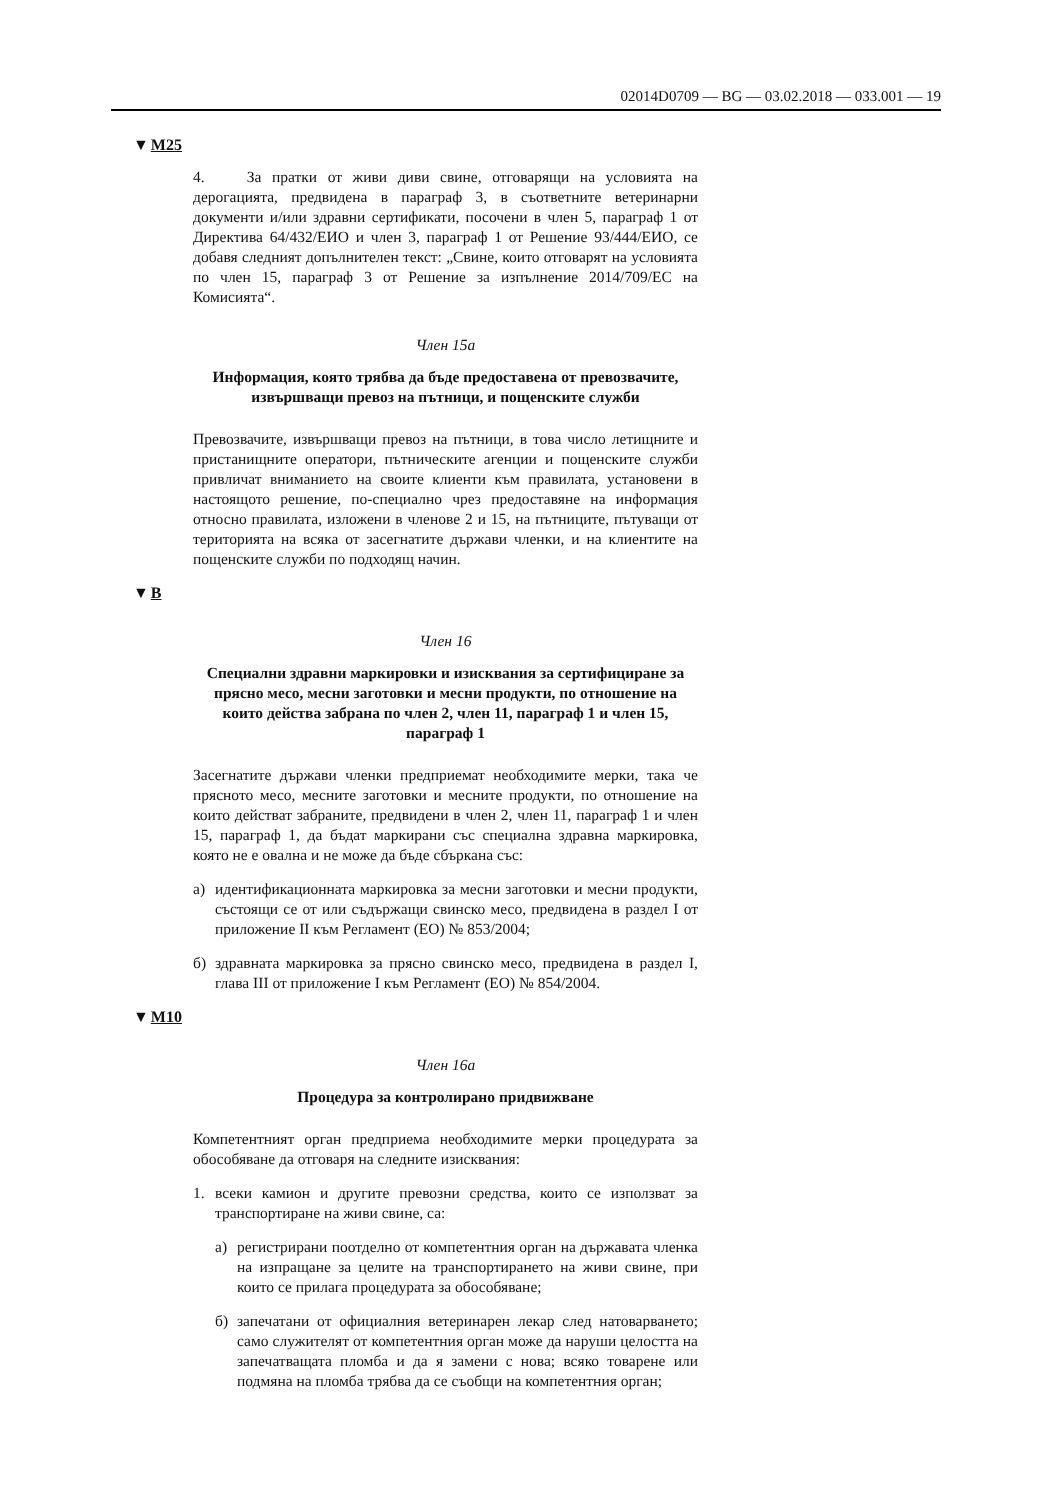02014D0709 — BG — 03.02.2018 — 033.001 — 19
▼M25
4. За пратки от живи диви свине, отговарящи на условията на дерогацията, предвидена в параграф 3, в съответните ветеринарни документи и/или здравни сертификати, посочени в член 5, параграф 1 от Директива 64/432/ЕИО и член 3, параграф 1 от Решение 93/444/ЕИО, се добавя следният допълнителен текст: „Свине, които отговарят на условията по член 15, параграф 3 от Решение за изпълнение 2014/709/ЕС на Комисията“.
Член 15а
Информация, която трябва да бъде предоставена от превозвачите, извършващи превоз на пътници, и пощенските служби
Превозвачите, извършващи превоз на пътници, в това число летищните и пристанищните оператори, пътническите агенции и пощенските служби привличат вниманието на своите клиенти към правилата, установени в настоящото решение, по-специално чрез предоставяне на информация относно правилата, изложени в членове 2 и 15, на пътниците, пътуващи от територията на всяка от засегнатите държави членки, и на клиентите на пощенските служби по подходящ начин.
▼B
Член 16
Специални здравни маркировки и изисквания за сертифициране за прясно месо, месни заготовки и месни продукти, по отношение на които действа забрана по член 2, член 11, параграф 1 и член 15, параграф 1
Засегнатите държави членки предприемат необходимите мерки, така че прясното месо, месните заготовки и месните продукти, по отношение на които действат забраните, предвидени в член 2, член 11, параграф 1 и член 15, параграф 1, да бъдат маркирани със специална здравна маркировка, която не е овална и не може да бъде сбъркана със:
а) идентификационната маркировка за месни заготовки и месни продукти, състоящи се от или съдържащи свинско месо, предвидена в раздел I от приложение II към Регламент (ЕО) № 853/2004;
б) здравната маркировка за прясно свинско месо, предвидена в раздел I, глава III от приложение I към Регламент (ЕО) № 854/2004.
▼M10
Член 16а
Процедура за контролирано придвижване
Компетентният орган предприема необходимите мерки процедурата за обособяване да отговаря на следните изисквания:
1. всеки камион и другите превозни средства, които се използват за транспортиране на живи свине, са:
а) регистрирани поотделно от компетентния орган на държавата членка на изпращане за целите на транспортирането на живи свине, при които се прилага процедурата за обособяване;
б) запечатани от официалния ветеринарен лекар след натоварването; само служителят от компетентния орган може да наруши целостта на запечатващата пломба и да я замени с нова; всяко товарене или подмяна на пломба трябва да се съобщи на компетентния орган;